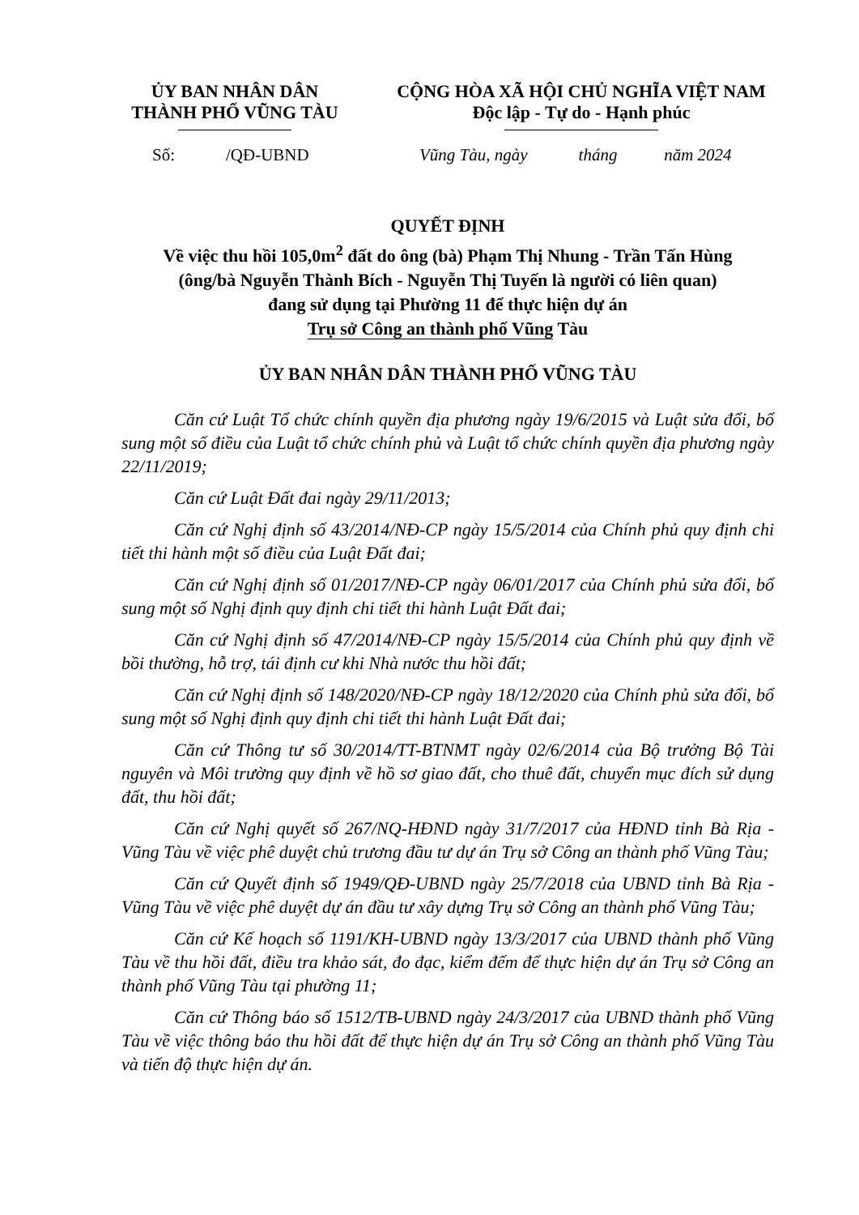ỦY BAN NHÂN DÂN
THÀNH PHỐ VŨNG TÀU
CỘNG HÒA XÃ HỘI CHỦ NGHĨA VIỆT NAM
Độc lập - Tự do - Hạnh phúc
Số: /QĐ-UBND Vũng Tàu, ngày tháng năm 2024
QUYẾT ĐỊNH
Về việc thu hồi 105,0m<sup>2</sup> đất do ông (bà) Phạm Thị Nhung - Trần Tấn Hùng
(ông/bà Nguyễn Thành Bích - Nguyễn Thị Tuyến là người có liên quan)
đang sử dụng tại Phường 11 để thực hiện dự án
Trụ sở Công an thành phố Vũng Tàu
ỦY BAN NHÂN DÂN THÀNH PHỐ VŨNG TÀU
Căn cứ Luật Tổ chức chính quyền địa phương ngày 19/6/2015 và Luật sửa đổi, bổ sung một số điều của Luật tổ chức chính phủ và Luật tổ chức chính quyền địa phương ngày 22/11/2019;
Căn cứ Luật Đất đai ngày 29/11/2013;
Căn cứ Nghị định số 43/2014/NĐ-CP ngày 15/5/2014 của Chính phủ quy định chi tiết thi hành một số điều của Luật Đất đai;
Căn cứ Nghị định số 01/2017/NĐ-CP ngày 06/01/2017 của Chính phủ sửa đổi, bổ sung một số Nghị định quy định chi tiết thi hành Luật Đất đai;
Căn cứ Nghị định số 47/2014/NĐ-CP ngày 15/5/2014 của Chính phủ quy định về bồi thường, hỗ trợ, tái định cư khi Nhà nước thu hồi đất;
Căn cứ Nghị định số 148/2020/NĐ-CP ngày 18/12/2020 của Chính phủ sửa đổi, bổ sung một số Nghị định quy định chi tiết thi hành Luật Đất đai;
Căn cứ Thông tư số 30/2014/TT-BTNMT ngày 02/6/2014 của Bộ trưởng Bộ Tài nguyên và Môi trường quy định về hồ sơ giao đất, cho thuê đất, chuyển mục đích sử dụng đất, thu hồi đất;
Căn cứ Nghị quyết số 267/NQ-HĐND ngày 31/7/2017 của HĐND tỉnh Bà Rịa - Vũng Tàu về việc phê duyệt chủ trương đầu tư dự án Trụ sở Công an thành phố Vũng Tàu;
Căn cứ Quyết định số 1949/QĐ-UBND ngày 25/7/2018 của UBND tỉnh Bà Rịa - Vũng Tàu về việc phê duyệt dự án đầu tư xây dựng Trụ sở Công an thành phố Vũng Tàu;
Căn cứ Kế hoạch số 1191/KH-UBND ngày 13/3/2017 của UBND thành phố Vũng Tàu về thu hồi đất, điều tra khảo sát, đo đạc, kiểm đếm để thực hiện dự án Trụ sở Công an thành phố Vũng Tàu tại phường 11;
Căn cứ Thông báo số 1512/TB-UBND ngày 24/3/2017 của UBND thành phố Vũng Tàu về việc thông báo thu hồi đất để thực hiện dự án Trụ sở Công an thành phố Vũng Tàu và tiến độ thực hiện dự án.